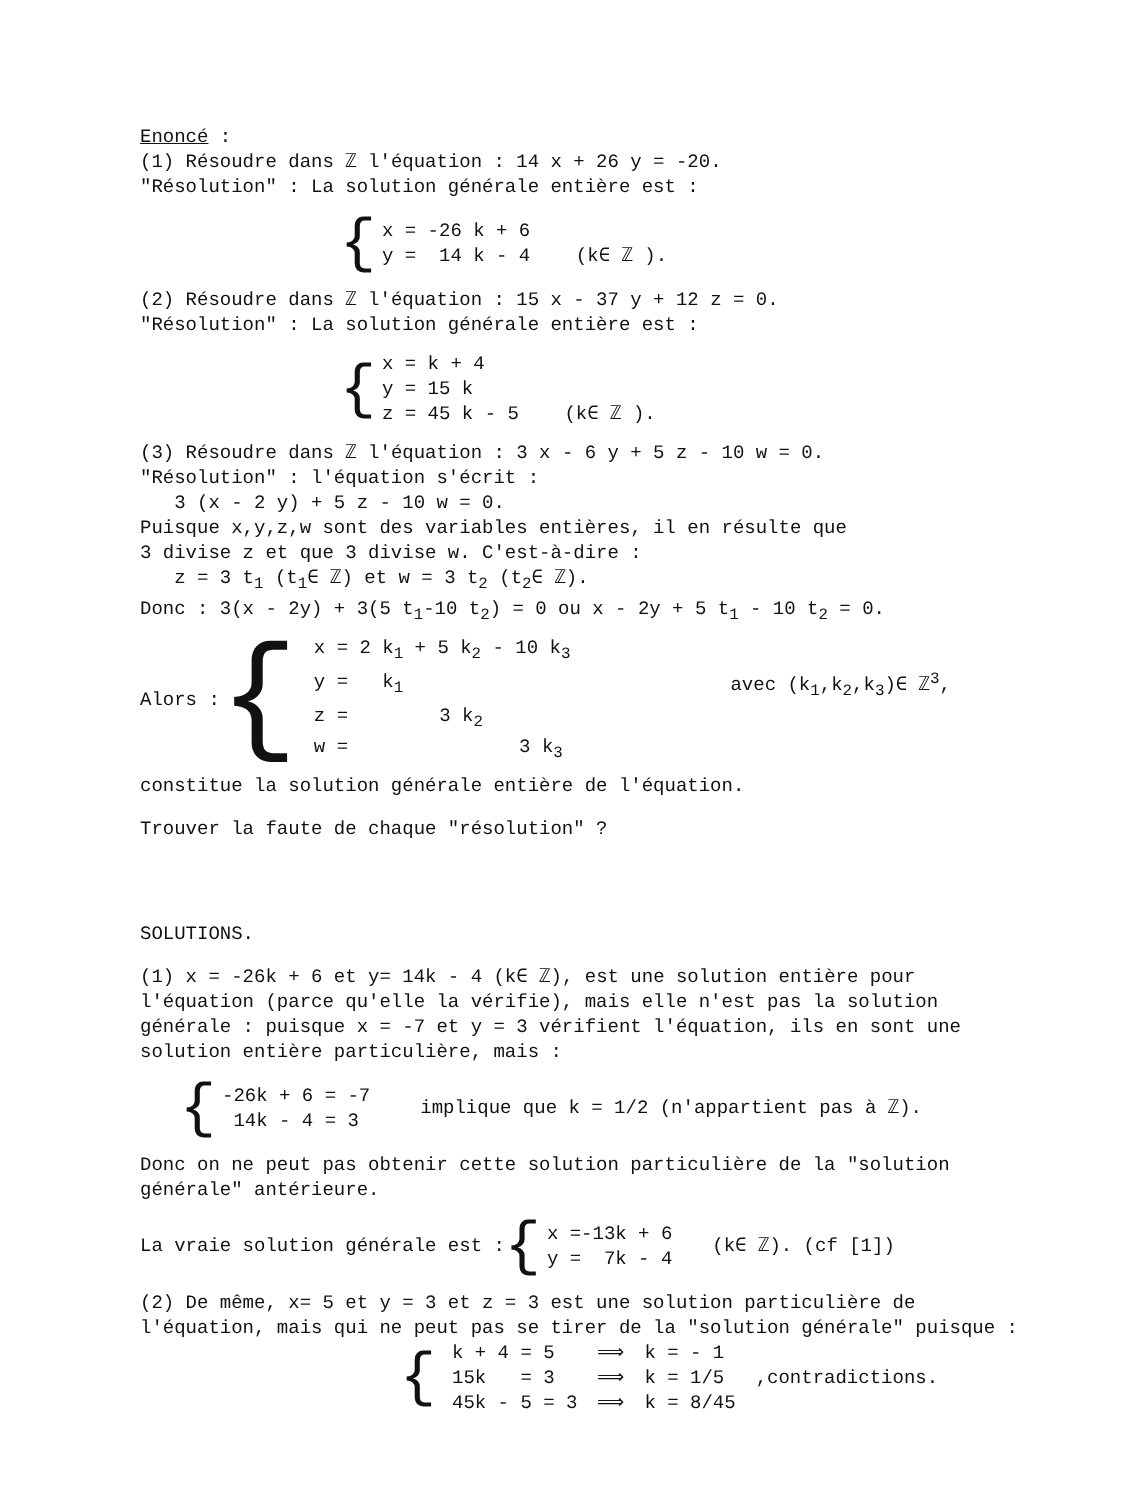Enoncé :
(1) Résoudre dans ℤ l'équation : 14 x + 26 y = -20.
"Résolution" : La solution générale entière est :
{
x = -26 k + 6
y = 14 k - 4 (k∈ ℤ ).
(2) Résoudre dans ℤ l'équation : 15 x - 37 y + 12 z = 0.
"Résolution" : La solution générale entière est :
{
x = k + 4
y = 15 k
z = 45 k - 5 (k∈ ℤ ).
(3) Résoudre dans ℤ l'équation : 3 x - 6 y + 5 z - 10 w = 0.
"Résolution" : l'équation s'écrit :
3 (x - 2 y) + 5 z - 10 w = 0.
Puisque x,y,z,w sont des variables entières, il en résulte que
3 divise z et que 3 divise w. C'est-à-dire :
z = 3 t<sub>1</sub> (t<sub>1</sub>∈ ℤ) et w = 3 t<sub>2</sub> (t<sub>2</sub>∈ ℤ).
Donc : 3(x - 2y) + 3(5 t<sub>1</sub>-10 t<sub>2</sub>) = 0 ou x - 2y + 5 t<sub>1</sub> - 10 t<sub>2</sub> = 0.
Alors : {
| x = 2 k<sub>1</sub> + 5 k<sub>2</sub> - 10 k<sub>3</sub> | |
| y = k<sub>1</sub> | avec (k<sub>1</sub>,k<sub>2</sub>,k<sub>3</sub>)∈ ℤ<sup>3</sup>, |
| z = 3 k<sub>2</sub> | |
| w = 3 k<sub>3</sub> | |
constitue la solution générale entière de l'équation.
Trouver la faute de chaque "résolution" ?
SOLUTIONS.
(1) x = -26k + 6 et y= 14k - 4 (k∈ ℤ), est une solution entière pour l'équation (parce qu'elle la vérifie), mais elle n'est pas la solution générale : puisque x = -7 et y = 3 vérifient l'équation, ils en sont une solution entière particulière, mais :
{
-26k + 6 = -7
14k - 4 = 3
implique que k = 1/2 (n'appartient pas à ℤ).
Donc on ne peut pas obtenir cette solution particulière de la "solution générale" antérieure.
La vraie solution générale est : {
x =-13k + 6
y = 7k - 4
(k∈ ℤ). (cf [1])
(2) De même, x= 5 et y = 3 et z = 3 est une solution particulière de l'équation, mais qui ne peut pas se tirer de la "solution générale" puisque :
{
| k + 4 = 5 | ⟹ | k = - 1 | |
| 15k = 3 | ⟹ | k = 1/5 | ,contradictions. |
| 45k - 5 = 3 | ⟹ | k = 8/45 | |